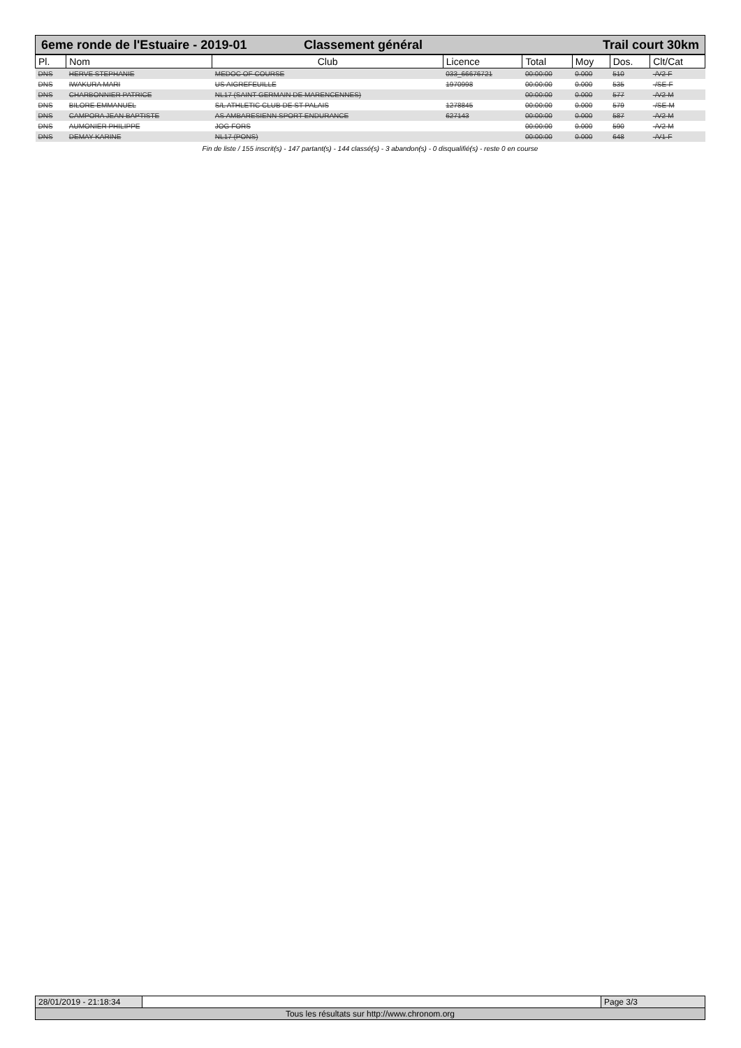6eme ronde de l'Estuaire - 2019-01
Classement général Trail court 30km
| Pl. | Nom | Club | Licence | Total | Moy | Dos. | Clt/Cat |
| --- | --- | --- | --- | --- | --- | --- | --- |
| DNS | HERVE STEPHANIE | MEDOC OF COURSE | 033_66676721 | 00:00:00 | 0.000 | 510 | -/V2-F |
| DNS | IWAKURA MARI | US AIGREFEUILLE | 1970998 | 00:00:00 | 0.000 | 535 | -/SE-F |
| DNS | CHARBONNIER PATRICE | NL17 (SAINT GERMAIN DE MARENCENNES) | | 00:00:00 | 0.000 | 577 | -/V2-M |
| DNS | BILORE EMMANUEL | S/L ATHLETIC CLUB DE ST PALAIS | 1278845 | 00:00:00 | 0.000 | 579 | -/SE-M |
| DNS | CAMPORA JEAN BAPTISTE | AS AMBARESIENN SPORT ENDURANCE | 627143 | 00:00:00 | 0.000 | 587 | -/V2-M |
| DNS | AUMONIER PHILIPPE | JOG FORS | | 00:00:00 | 0.000 | 590 | -/V2-M |
| DNS | DEMAY KARINE | NL17 (PONS) | | 00:00:00 | 0.000 | 648 | -/V1-F |
Fin de liste / 155 inscrit(s) - 147 partant(s) - 144 classé(s) - 3 abandon(s) - 0 disqualifié(s) - reste 0 en course
28/01/2019 - 21:18:34
Page 3/3
Tous les résultats sur http://www.chronom.org